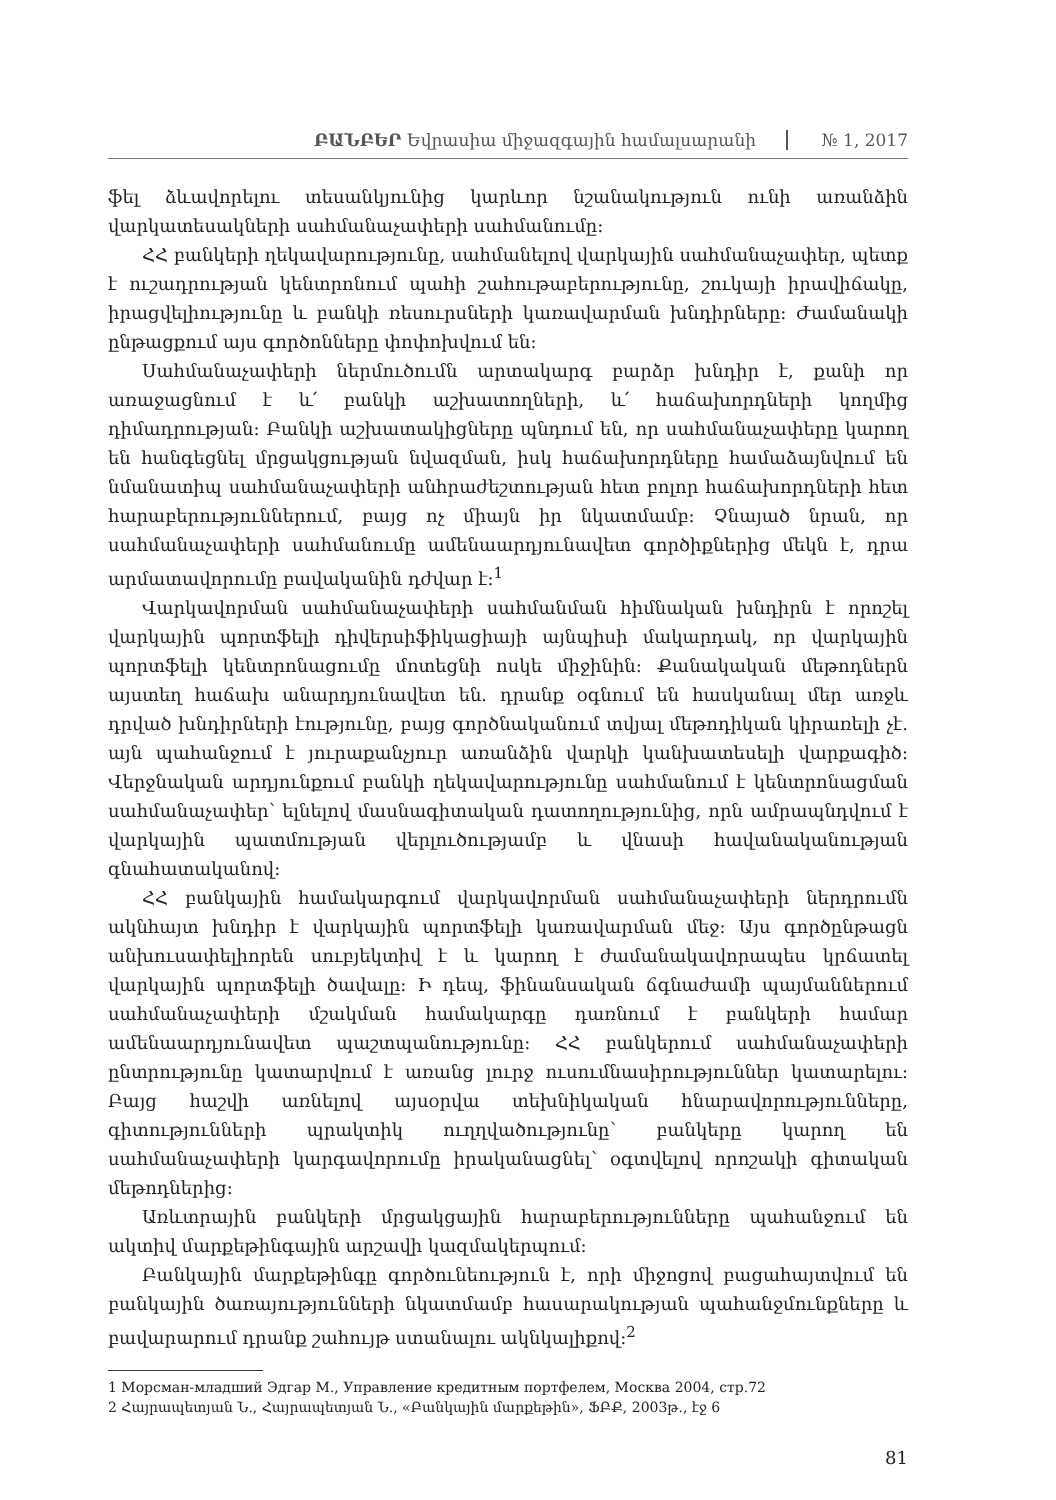ԲԱՆԲԵՐ Եվրասիա միջազգային համալսարանի
№ 1, 2017
ֆել ձևավորելու տեսանկյունից կարևոր նշանակություն ունի առանձին վարկատեսակների սահմանաչափերի սահմանումը:
ՀՀ բանկերի ղեկավարությունը, սահմանելով վարկային սահմանաչափեր, պետք է ուշադրության կենտրոնում պահի շահութաբերությունը, շուկայի իրավիճակը, իրացվելիությունը և բանկի ռեսուրսների կառավարման խնդիրները: Ժամանակի ընթացքում այս գործոնները փոփոխվում են:
Սահմանաչափերի ներմուծումն արտակարգ բարձր խնդիր է, քանի որ առաջացնում է և՛ բանկի աշխատողների, և՛ հաճախորդների կողմից դիմադրության: Բանկի աշխատակիցները պնդում են, որ սահմանաչափերը կարող են հանգեցնել մրցակցության նվազման, իսկ հաճախորդները համաձայնվում են նմանատիպ սահմանաչափերի անհրաժեշտության հետ բոլոր հաճախորդների հետ հարաբերություններում, բայց ոչ միայն իր նկատմամբ: Չնայած նրան, որ սահմանաչափերի սահմանումը ամենաարդյունավետ գործիքներից մեկն է, դրա արմատավորումը բավականին դժվար է:<sup>1</sup>
Վարկավորման սահմանաչափերի սահմանման հիմնական խնդիրն է որոշել վարկային պորտֆելի դիվերսիֆիկացիայի այնպիսի մակարդակ, որ վարկային պորտֆելի կենտրոնացումը մոտեցնի ոսկե միջինին: Քանակական մեթոդներն այստեղ հաճախ անարդյունավետ են. դրանք օգնում են հասկանալ մեր առջև դրված խնդիրների էությունը, բայց գործնականում տվյալ մեթոդիկան կիրառելի չէ. այն պահանջում է յուրաքանչյուր առանձին վարկի կանխատեսելի վարքագիծ: Վերջնական արդյունքում բանկի ղեկավարությունը սահմանում է կենտրոնացման սահմանաչափեր՝ ելնելով մասնագիտական դատողությունից, որն ամրապնդվում է վարկային պատմության վերլուծությամբ և վնասի հավանականության գնահատականով:
ՀՀ բանկային համակարգում վարկավորման սահմանաչափերի ներդրումն ակնհայտ խնդիր է վարկային պորտֆելի կառավարման մեջ: Այս գործընթացն անխուսափելիորեն սուբյեկտիվ է և կարող է ժամանակավորապես կրճատել վարկային պորտֆելի ծավալը: Ի դեպ, ֆինանսական ճգնաժամի պայմաններում սահմանաչափերի մշակման համակարգը դառնում է բանկերի համար ամենաարդյունավետ պաշտպանությունը: ՀՀ բանկերում սահմանաչափերի ընտրությունը կատարվում է առանց լուրջ ուսումնասիրություններ կատարելու: Բայց հաշվի առնելով այսօրվա տեխնիկական հնարավորությունները, գիտությունների պրակտիկ ուղղվածությունը՝ բանկերը կարող են սահմանաչափերի կարգավորումը իրականացնել՝ օգտվելով որոշակի գիտական մեթոդներից:
Առևտրային բանկերի մրցակցային հարաբերությունները պահանջում են ակտիվ մարքեթինգային արշավի կազմակերպում:
Բանկային մարքեթինգը գործունեություն է, որի միջոցով բացահայտվում են բանկային ծառայությունների նկատմամբ հասարակության պահանջմունքները և բավարարում դրանք շահույթ ստանալու ակնկալիքով:<sup>2</sup>
1 Морсман-младший Эдгар М., Управление кредитным портфелем, Москва 2004, стр.72
2 Հայրապետյան Ն., Հայրապետյան Ն., «Բանկային մարքեթին», ՖԲՔ, 2003թ., էջ 6
81